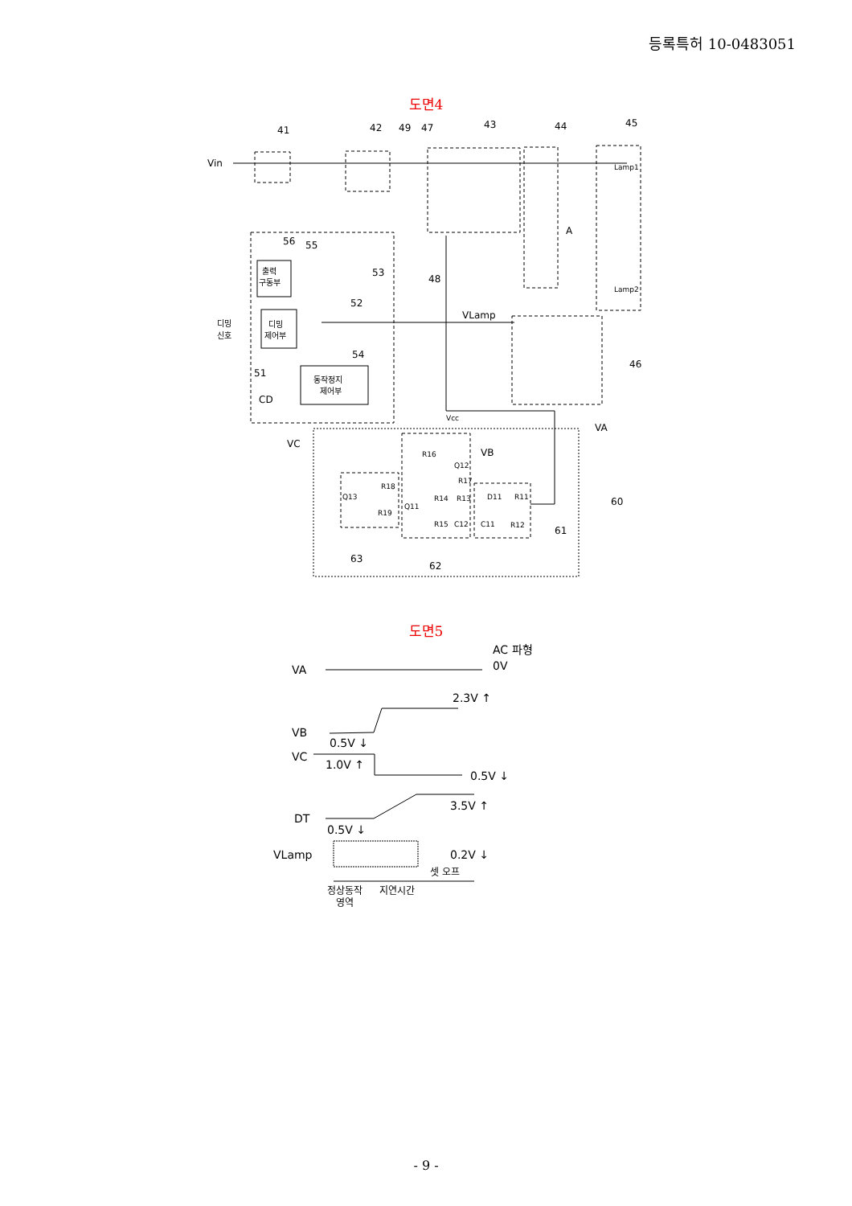등록특허 10-0483051
도면4
Vin
41
42
49
47
43
44
45
A
56
55
출력
구동부
53
48
52
VLamp
디밍
신호
디밍
제어부
54
51
46
동작정지
제어부
CD
Vcc
VA
VC
VB
R16
Q12
R17
R18
Q13
R14
R13
D11
R11
60
R19
Q11
R15
C12
C11
R12
61
63
62
Lamp1
Lamp2
도면5
VA
AC 파형
0V
2.3V ↑
VB
0.5V ↓
VC
1.0V ↑
0.5V ↓
3.5V ↑
DT
0.5V ↓
VLamp
0.2V ↓
셋 오프
정상동작
영역
지연시간
- 9 -